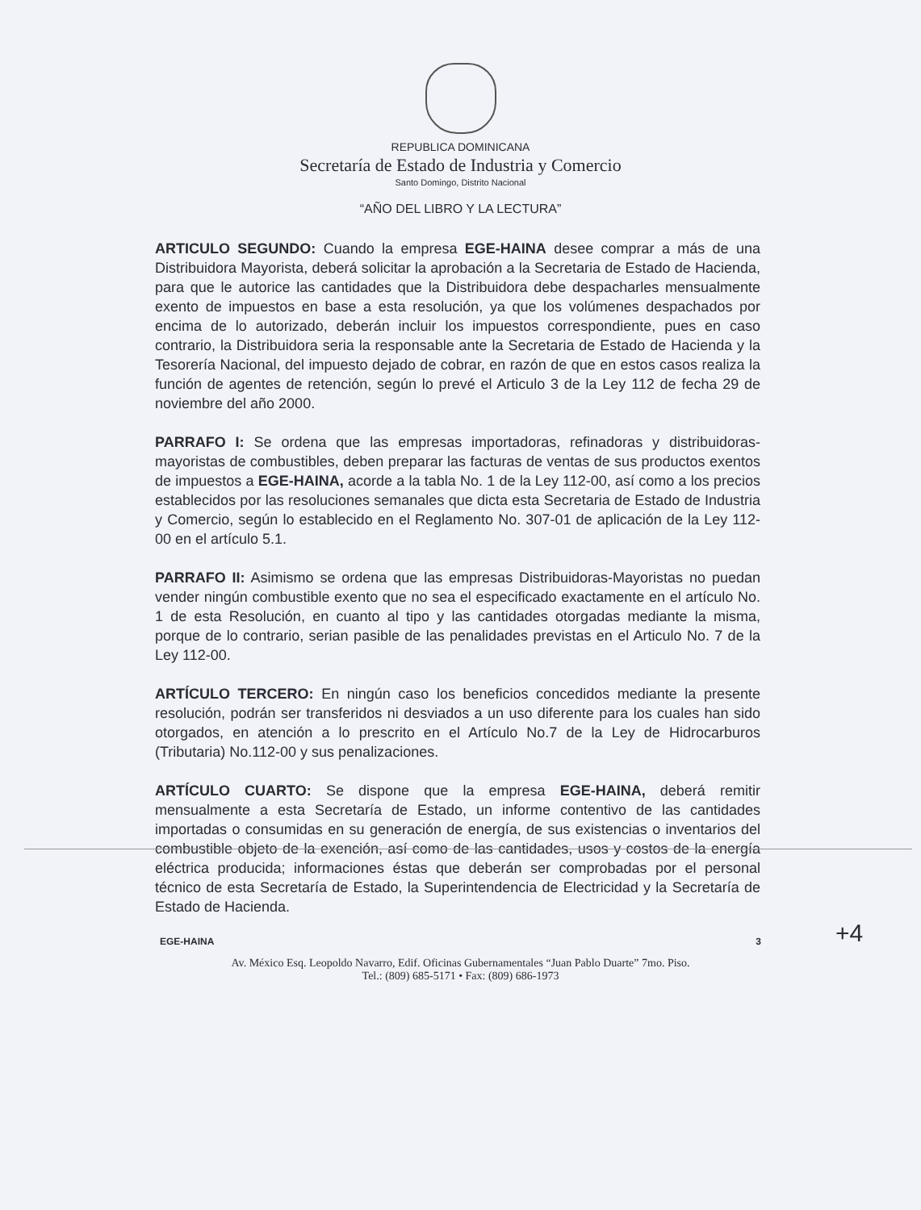REPUBLICA DOMINICANA
Secretaría de Estado de Industria y Comercio
Santo Domingo, Distrito Nacional
“AÑO DEL LIBRO Y LA LECTURA”
ARTICULO SEGUNDO: Cuando la empresa EGE-HAINA desee comprar a más de una Distribuidora Mayorista, deberá solicitar la aprobación a la Secretaria de Estado de Hacienda, para que le autorice las cantidades que la Distribuidora debe despacharles mensualmente exento de impuestos en base a esta resolución, ya que los volúmenes despachados por encima de lo autorizado, deberán incluir los impuestos correspondiente, pues en caso contrario, la Distribuidora seria la responsable ante la Secretaria de Estado de Hacienda y la Tesorería Nacional, del impuesto dejado de cobrar, en razón de que en estos casos realiza la función de agentes de retención, según lo prevé el Articulo 3 de la Ley 112 de fecha 29 de noviembre del año 2000.
PARRAFO I: Se ordena que las empresas importadoras, refinadoras y distribuidoras-mayoristas de combustibles, deben preparar las facturas de ventas de sus productos exentos de impuestos a EGE-HAINA, acorde a la tabla No. 1 de la Ley 112-00, así como a los precios establecidos por las resoluciones semanales que dicta esta Secretaria de Estado de Industria y Comercio, según lo establecido en el Reglamento No. 307-01 de aplicación de la Ley 112-00 en el artículo 5.1.
PARRAFO II: Asimismo se ordena que las empresas Distribuidoras-Mayoristas no puedan vender ningún combustible exento que no sea el especificado exactamente en el artículo No. 1 de esta Resolución, en cuanto al tipo y las cantidades otorgadas mediante la misma, porque de lo contrario, serian pasible de las penalidades previstas en el Articulo No. 7 de la Ley 112-00.
ARTÍCULO TERCERO: En ningún caso los beneficios concedidos mediante la presente resolución, podrán ser transferidos ni desviados a un uso diferente para los cuales han sido otorgados, en atención a lo prescrito en el Artículo No.7 de la Ley de Hidrocarburos (Tributaria) No.112-00 y sus penalizaciones.
ARTÍCULO CUARTO: Se dispone que la empresa EGE-HAINA, deberá remitir mensualmente a esta Secretaría de Estado, un informe contentivo de las cantidades importadas o consumidas en su generación de energía, de sus existencias o inventarios del combustible objeto de la exención, así como de las cantidades, usos y costos de la energía eléctrica producida; informaciones éstas que deberán ser comprobadas por el personal técnico de esta Secretaría de Estado, la Superintendencia de Electricidad y la Secretaría de Estado de Hacienda.
EGE-HAINA 3
Av. México Esq. Leopoldo Navarro, Edif. Oficinas Gubernamentales “Juan Pablo Duarte” 7mo. Piso.
Tel.: (809) 685-5171 • Fax: (809) 686-1973
+4